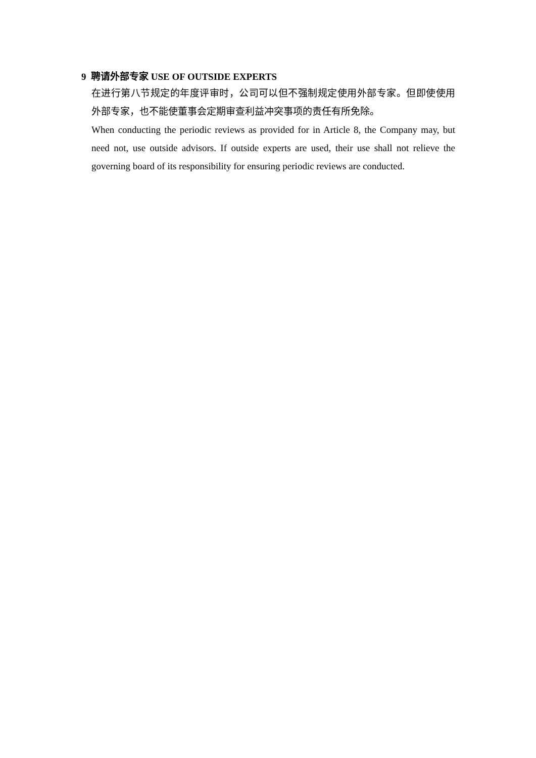9 聘请外部专家 USE OF OUTSIDE EXPERTS
在进行第八节规定的年度评审时，公司可以但不强制规定使用外部专家。但即使使用外部专家，也不能使董事会定期审查利益冲突事项的责任有所免除。
When conducting the periodic reviews as provided for in Article 8, the Company may, but need not, use outside advisors. If outside experts are used, their use shall not relieve the governing board of its responsibility for ensuring periodic reviews are conducted.